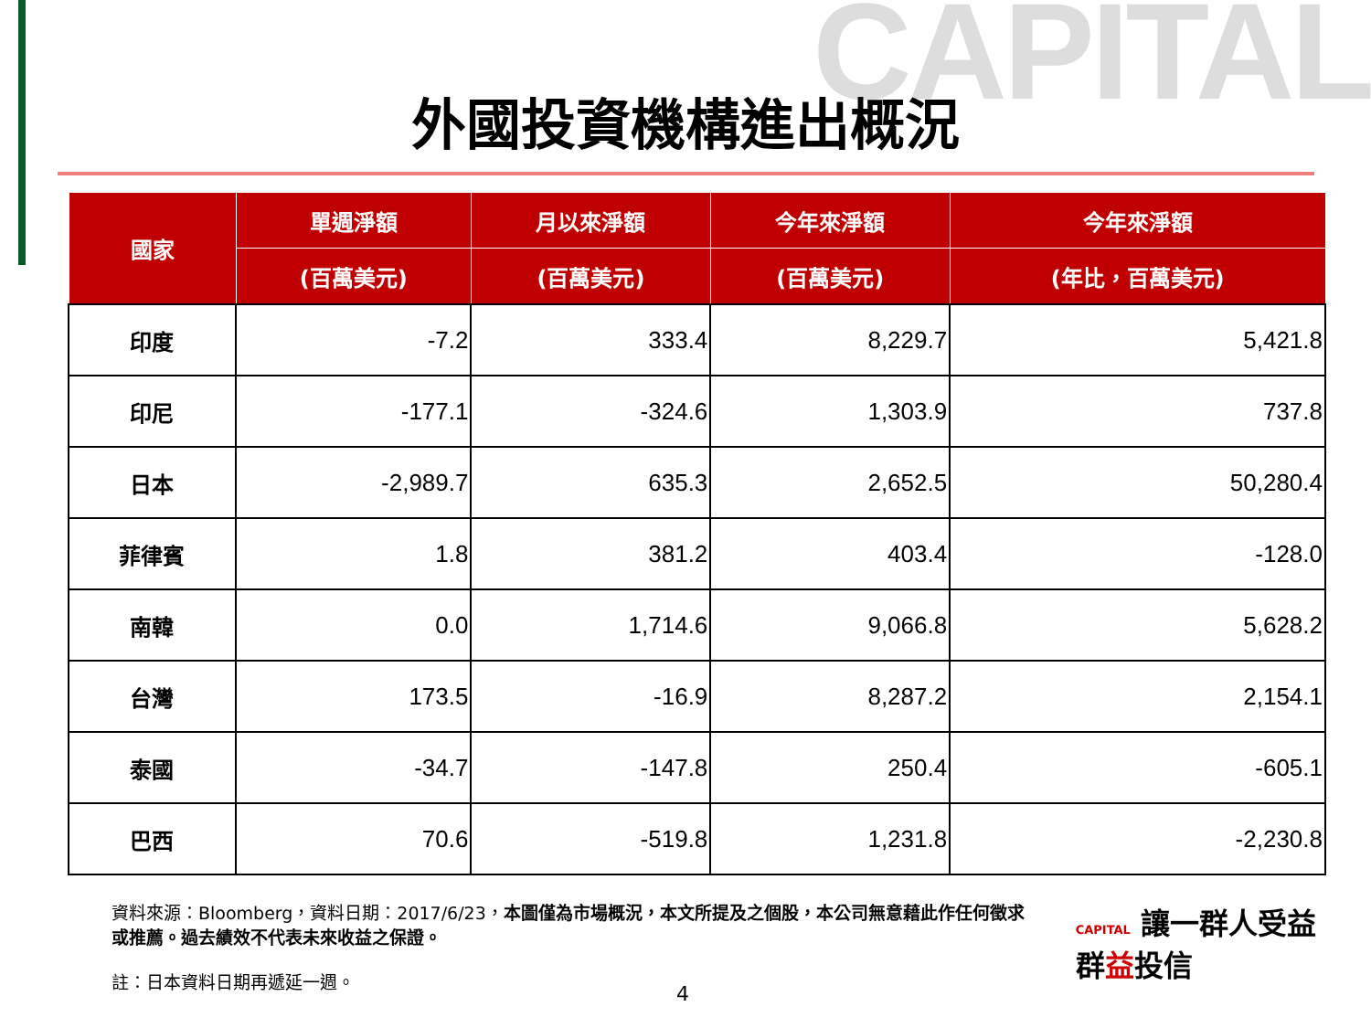CAPITAL
外國投資機構進出概況
| 國家 | 單週淨額 | 月以來淨額 | 今年來淨額 | 今年來淨額 |
| --- | --- | --- | --- | --- |
| | (百萬美元) | (百萬美元) | (百萬美元) | (年比，百萬美元) |
| 印度 | -7.2 | 333.4 | 8,229.7 | 5,421.8 |
| 印尼 | -177.1 | -324.6 | 1,303.9 | 737.8 |
| 日本 | -2,989.7 | 635.3 | 2,652.5 | 50,280.4 |
| 菲律賓 | 1.8 | 381.2 | 403.4 | -128.0 |
| 南韓 | 0.0 | 1,714.6 | 9,066.8 | 5,628.2 |
| 台灣 | 173.5 | -16.9 | 8,287.2 | 2,154.1 |
| 泰國 | -34.7 | -147.8 | 250.4 | -605.1 |
| 巴西 | 70.6 | -519.8 | 1,231.8 | -2,230.8 |
資料來源：Bloomberg，資料日期：2017/6/23，本圖僅為市場概況，本文所提及之個股，本公司無意藉此作任何徵求或推薦。過去績效不代表未來收益之保證。
註：日本資料日期再遞延一週。
CAPITAL 讓一群人受益
群益投信
4